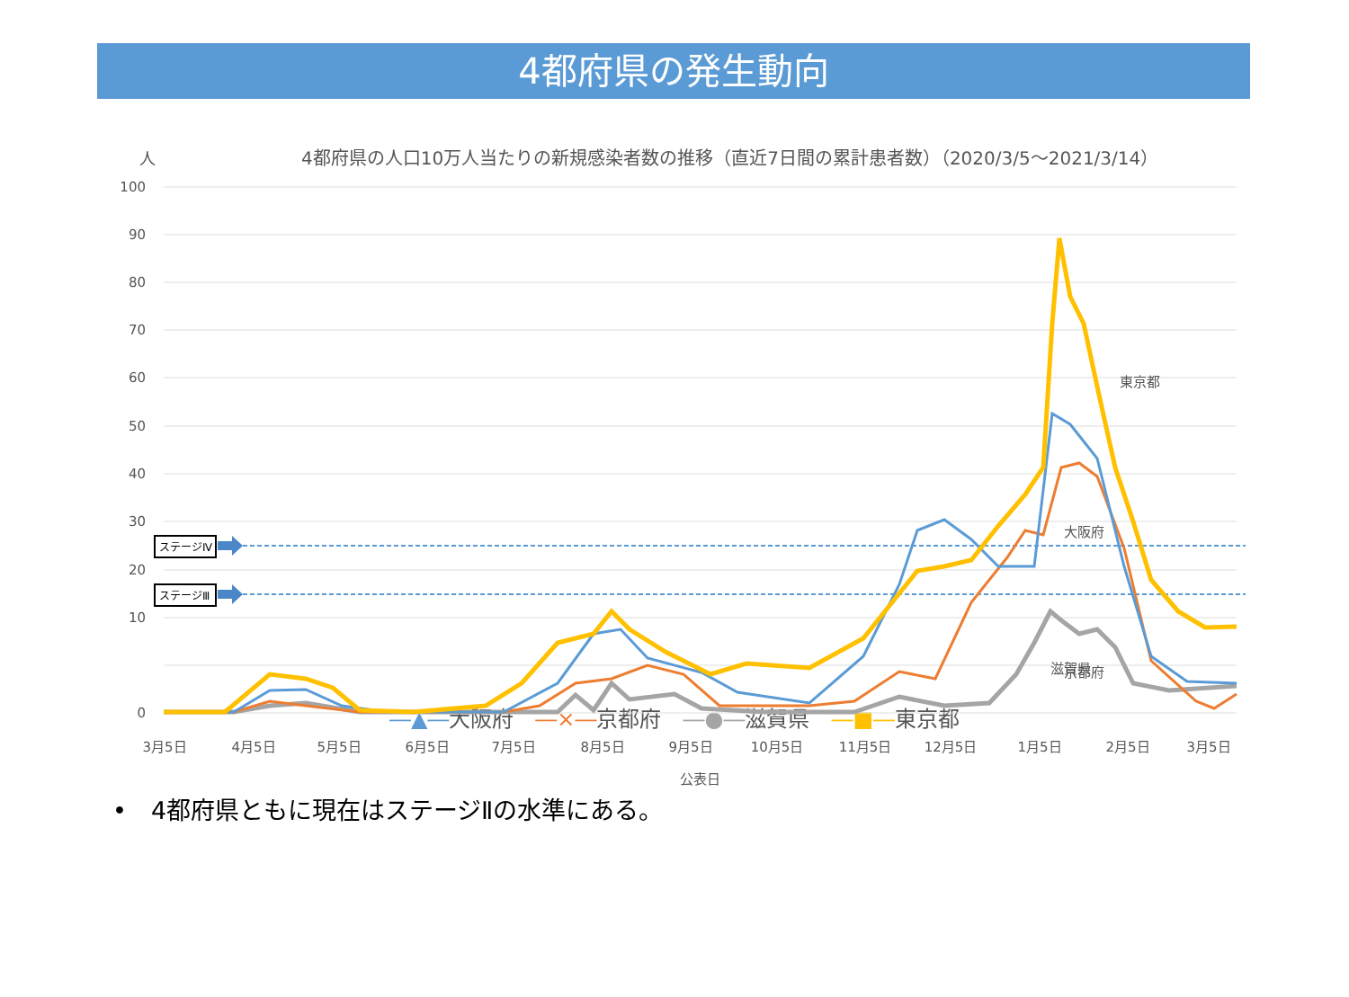4都府県の発生動向
人
4都府県の人口10万人当たりの新規感染者数の推移（直近7日間の累計患者数）（2020/3/5〜2021/3/14）
ステージⅣ
ステージⅢ
東京都
大阪府
京都府
滋賀県
100
90
80
70
60
50
40
30
20
10
0
3月5日
4月5日
5月5日
6月5日
7月5日
8月5日
9月5日
10月5日
11月5日
12月5日
1月5日
2月5日
3月5日
公表日
―▲―大阪府　―×―京都府　―●―滋賀県　―■―東京都
•　4都府県ともに現在はステージⅡの水準にある。